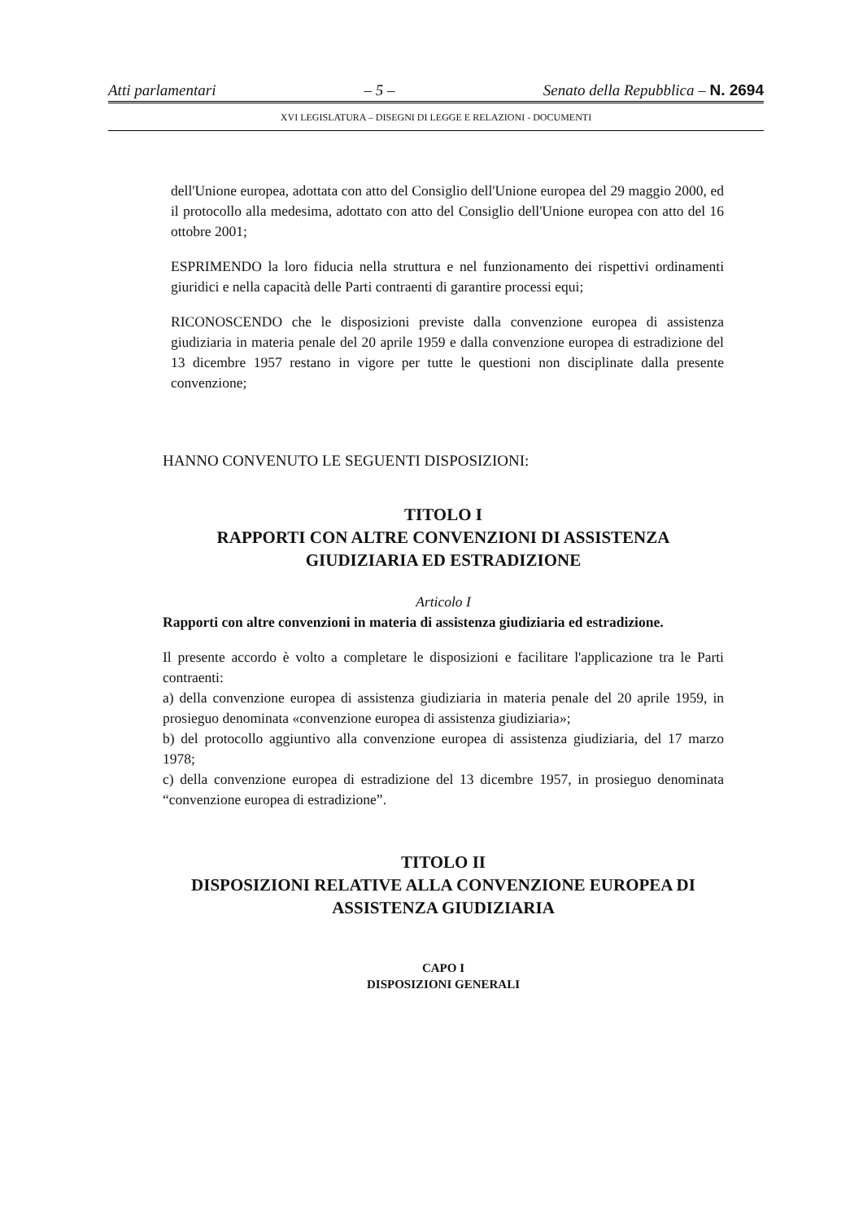Atti parlamentari – 5 – Senato della Repubblica – N. 2694
XVI LEGISLATURA – DISEGNI DI LEGGE E RELAZIONI - DOCUMENTI
dell'Unione europea, adottata con atto del Consiglio dell'Unione europea del 29 maggio 2000, ed il protocollo alla medesima, adottato con atto del Consiglio dell'Unione europea con atto del 16 ottobre 2001;
ESPRIMENDO la loro fiducia nella struttura e nel funzionamento dei rispettivi ordinamenti giuridici e nella capacità delle Parti contraenti di garantire processi equi;
RICONOSCENDO che le disposizioni previste dalla convenzione europea di assistenza giudiziaria in materia penale del 20 aprile 1959 e dalla convenzione europea di estradizione del 13 dicembre 1957 restano in vigore per tutte le questioni non disciplinate dalla presente convenzione;
HANNO CONVENUTO LE SEGUENTI DISPOSIZIONI:
TITOLO I
RAPPORTI CON ALTRE CONVENZIONI DI ASSISTENZA
GIUDIZIARIA ED ESTRADIZIONE
Articolo I
Rapporti con altre convenzioni in materia di assistenza giudiziaria ed estradizione.
Il presente accordo è volto a completare le disposizioni e facilitare l'applicazione tra le Parti contraenti:
a) della convenzione europea di assistenza giudiziaria in materia penale del 20 aprile 1959, in prosieguo denominata «convenzione europea di assistenza giudiziaria»;
b) del protocollo aggiuntivo alla convenzione europea di assistenza giudiziaria, del 17 marzo 1978;
c) della convenzione europea di estradizione del 13 dicembre 1957, in prosieguo denominata “convenzione europea di estradizione”.
TITOLO II
DISPOSIZIONI RELATIVE ALLA CONVENZIONE EUROPEA DI
ASSISTENZA GIUDIZIARIA
CAPO I
DISPOSIZIONI GENERALI